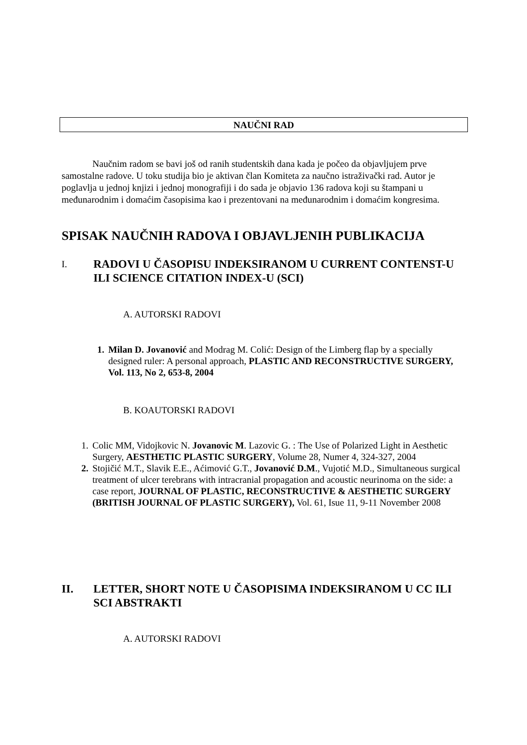NAUČNI RAD
Naučnim radom se bavi još od ranih studentskih dana kada je počeo da objavljujem prve samostalne radove. U toku studija bio je aktivan član Komiteta za naučno istraživački rad. Autor je poglavlja u jednoj knjizi i jednoj monografiji i do sada je objavio 136 radova koji su štampani u međunarodnim i domaćim časopisima kao i prezentovani na međunarodnim i domaćim kongresima.
SPISAK NAUČNIH RADOVA I OBJAVLJENIH PUBLIKACIJA
I. RADOVI U ČASOPISU INDEKSIRANOM U CURRENT CONTENST-U ILI SCIENCE CITATION INDEX-U (SCI)
A. AUTORSKI RADOVI
1. Milan D. Jovanović and Modrag M. Colić: Design of the Limberg flap by a specially designed ruler: A personal approach, PLASTIC AND RECONSTRUCTIVE SURGERY, Vol. 113, No 2, 653-8, 2004
B. KOAUTORSKI RADOVI
1. Colic MM, Vidojkovic N. Jovanovic M. Lazovic G. : The Use of Polarized Light in Aesthetic Surgery, AESTHETIC PLASTIC SURGERY, Volume 28, Numer 4, 324-327, 2004
2. Stojičić M.T., Slavik E.E., Aćimović G.T., Jovanović D.M., Vujotić M.D., Simultaneous surgical treatment of ulcer terebrans with intracranial propagation and acoustic neurinoma on the side: a case report, JOURNAL OF PLASTIC, RECONSTRUCTIVE & AESTHETIC SURGERY (BRITISH JOURNAL OF PLASTIC SURGERY), Vol. 61, Isue 11, 9-11 November 2008
II. LETTER, SHORT NOTE U ČASOPISIMA INDEKSIRANOM U CC ILI SCI ABSTRAKTI
A. AUTORSKI RADOVI